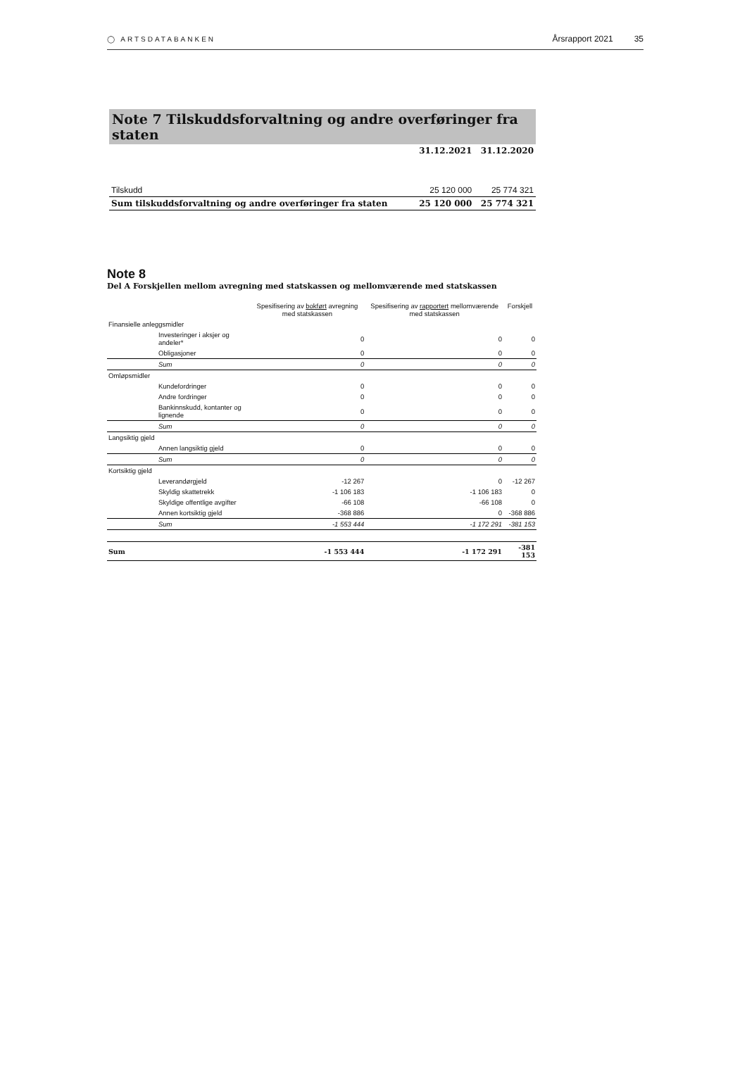◯ ARTSDATABANKEN Årsrapport 2021 35
Note 7 Tilskuddsforvaltning og andre overføringer fra staten
| | 31.12.2021 | 31.12.2020 |
| --- | --- | --- |
| Tilskudd | 25 120 000 | 25 774 321 |
| Sum tilskuddsforvaltning og andre overføringer fra staten | 25 120 000 | 25 774 321 |
Note 8
Del A Forskjellen mellom avregning med statskassen og mellomværende med statskassen
| | Spesifisering av bokført avregning med statskassen | Spesifisering av rapportert mellomværende med statskassen | Forskjell |
| --- | --- | --- | --- |
| Finansielle anleggsmidler | | | |
| Investeringer i aksjer og andeler* | 0 | 0 | 0 |
| Obligasjoner | 0 | 0 | 0 |
| Sum | 0 | 0 | 0 |
| Omløpsmidler | | | |
| Kundefordringer | 0 | 0 | 0 |
| Andre fordringer | 0 | 0 | 0 |
| Bankinnskudd, kontanter og lignende | 0 | 0 | 0 |
| Sum | 0 | 0 | 0 |
| Langsiktig gjeld | | | |
| Annen langsiktig gjeld | 0 | 0 | 0 |
| Sum | 0 | 0 | 0 |
| Kortsiktig gjeld | | | |
| Leverandørgjeld | -12 267 | 0 | -12 267 |
| Skyldig skattetrekk | -1 106 183 | -1 106 183 | 0 |
| Skyldige offentlige avgifter | -66 108 | -66 108 | 0 |
| Annen kortsiktig gjeld | -368 886 | 0 | -368 886 |
| Sum | -1 553 444 | -1 172 291 | -381 153 |
| Sum | -1 553 444 | -1 172 291 | -381 153 |